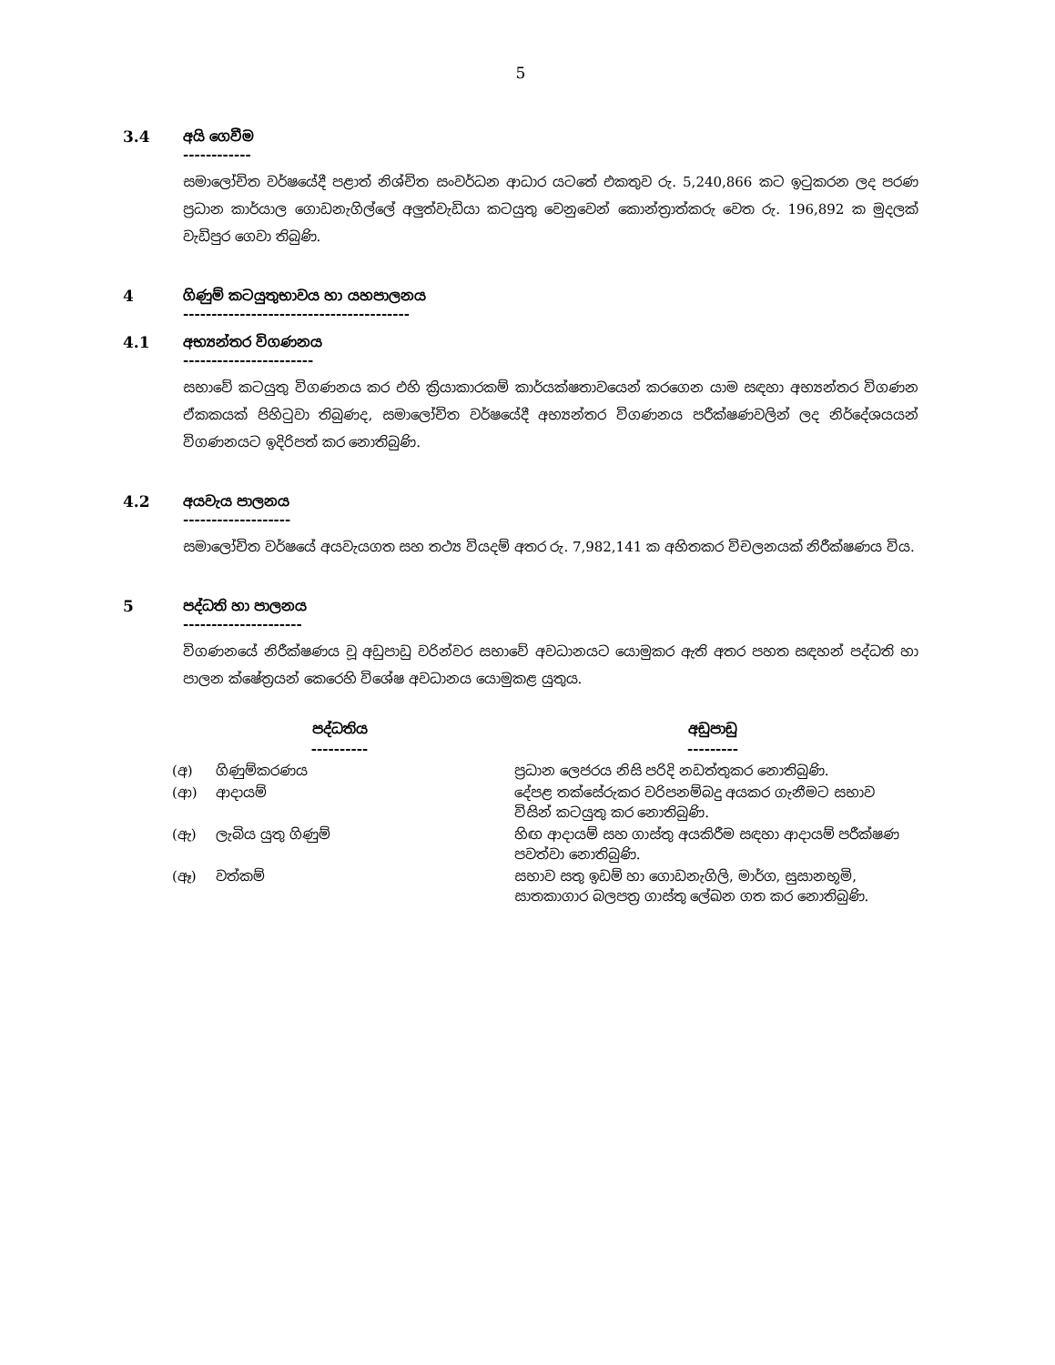5
3.4 අයි ගෙවීම
------------
සමාලෝචිත වර්ෂයේදී පළාත් නිශ්චිත සංවර්ධන ආධාර යටතේ එකතුව රු. 5,240,866 කට ඉටුකරන ලද පරණ ප්‍රධාන කාර්යාල ගොඩනැගිල්ලේ අලුත්වැඩියා කටයුතු වෙනුවෙන් කොන්ත්‍රාත්කරු වෙත රු. 196,892 ක මුදලක් වැඩිපුර ගෙවා තිබුණි.
4 ගිණුම් කටයුතුභාවය හා යහපාලනය
----------------------------------------
4.1 අභ්‍යන්තර විගණනය
-----------------------
සභාවේ කටයුතු විගණනය කර එහි ක්‍රියාකාරකම් කාර්යක්ෂතාවයෙන් කරගෙන යාම සඳහා අභ්‍යන්තර විගණන ඒකකයක් පිහිටුවා තිබුණද, සමාලෝචිත වර්ෂයේදී අභ්‍යන්තර විගණනය පරීක්ෂණවලින් ලද නිර්දේශයයන් විගණනයට ඉදිරිපත් කර නොතිබුණි.
4.2 අයවැය පාලනය
-------------------
සමාලෝචිත වර්ෂයේ අයවැයගත සහ තථ්‍ය වියදම් අතර රු. 7,982,141 ක අහිතකර විචලනයක් නිරීක්ෂණය විය.
5 පද්ධති හා පාලනය
---------------------
විගණනයේ නිරීක්ෂණය වූ අඩුපාඩු වරින්වර සභාවේ අවධානයට යොමුකර ඇති අතර පහත සඳහන් පද්ධති හා පාලන ක්ෂේත්‍රයන් කෙරෙහි විශේෂ අවධානය යොමුකළ යුතුය.
| පද්ධතිය ---------- | | අඩුපාඩු --------- |
| --- | --- | --- |
| (අ) | ගිණුම්කරණය | ප්‍රධාන ලෙජරය නිසි පරිදි නඩත්තුකර නොතිබුණි. |
| (ආ) | ආදායම් | දේපළ තක්සේරුකර වරිපනම්බදු අයකර ගැනීමට සභාව විසින් කටයුතු කර නොතිබුණි. |
| (ඇ) | ලැබිය යුතු ගිණුම් | හිඟ ආදායම් සහ ගාස්තු අයකිරීම සඳහා ආදායම් පරීක්ෂණ පවත්වා නොතිබුණි. |
| (ඈ) | වත්කම් | සභාව සතු ඉඩම් හා ගොඩනැගිලි, මාර්ග, සුසානභූමි, සාතකාගාර බලපත්‍ර ගාස්තු ලේඛන ගත කර නොතිබුණි. |